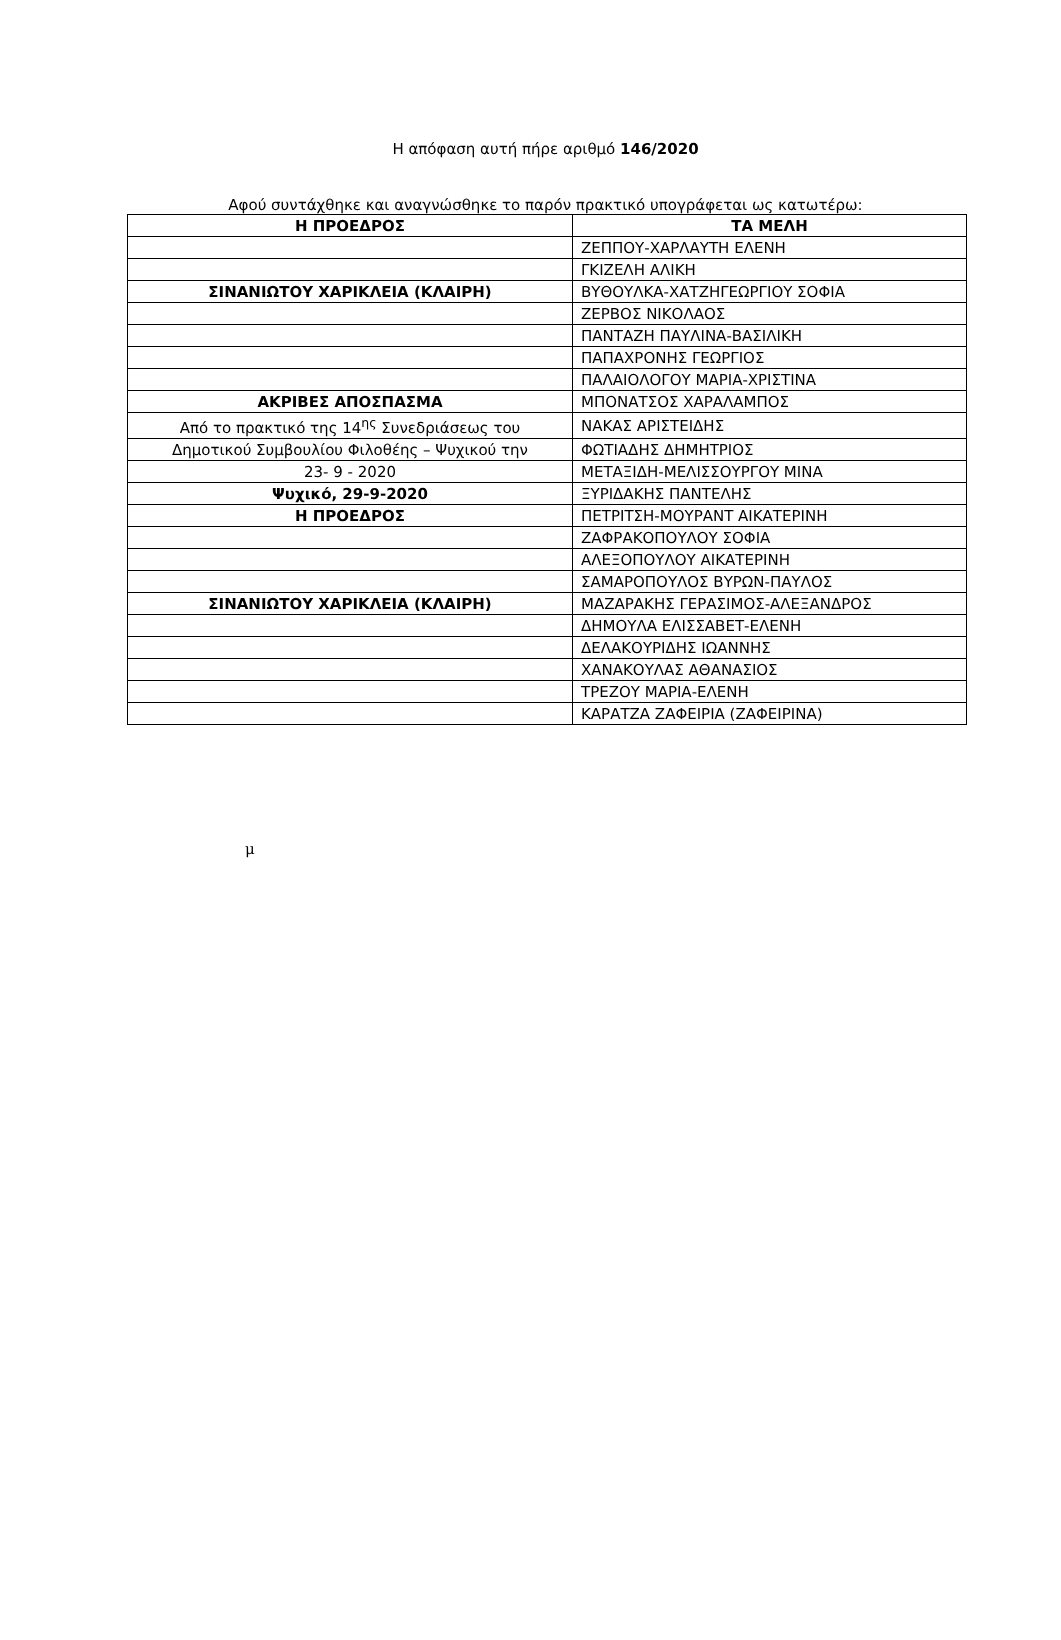Η απόφαση αυτή πήρε αριθμό 146/2020
Αφού συντάχθηκε και αναγνώσθηκε το παρόν πρακτικό υπογράφεται ως κατωτέρω:
| Η ΠΡΟΕΔΡΟΣ | ΤΑ ΜΕΛΗ |
| --- | --- |
| | ΖΕΠΠΟΥ-ΧΑΡΛΑΥΤΗ ΕΛΕΝΗ |
| | ΓΚΙΖΕΛΗ ΑΛΙΚΗ |
| ΣΙΝΑΝΙΩΤΟΥ ΧΑΡΙΚΛΕΙΑ (ΚΛΑΙΡΗ) | ΒΥΘΟΥΛΚΑ-ΧΑΤΖΗΓΕΩΡΓΙΟΥ ΣΟΦΙΑ |
| | ΖΕΡΒΟΣ ΝΙΚΟΛΑΟΣ |
| | ΠΑΝΤΑΖΗ ΠΑΥΛΙΝΑ-ΒΑΣΙΛΙΚΗ |
| | ΠΑΠΑΧΡΟΝΗΣ ΓΕΩΡΓΙΟΣ |
| | ΠΑΛΑΙΟΛΟΓΟΥ ΜΑΡΙΑ-ΧΡΙΣΤΙΝΑ |
| ΑΚΡΙΒΕΣ ΑΠΟΣΠΑΣΜΑ | ΜΠΟΝΑΤΣΟΣ ΧΑΡΑΛΑΜΠΟΣ |
| Από το πρακτικό της 14<sup>ης</sup> Συνεδριάσεως του | ΝΑΚΑΣ ΑΡΙΣΤΕΙΔΗΣ |
| Δημοτικού Συμβουλίου Φιλοθέης – Ψυχικού την | ΦΩΤΙΑΔΗΣ ΔΗΜΗΤΡΙΟΣ |
| 23- 9 - 2020 | ΜΕΤΑΞΙΔΗ-ΜΕΛΙΣΣΟΥΡΓΟΥ ΜΙΝΑ |
| Ψυχικό, 29-9-2020 | ΞΥΡΙΔΑΚΗΣ ΠΑΝΤΕΛΗΣ |
| Η ΠΡΟΕΔΡΟΣ | ΠΕΤΡΙΤΣΗ-ΜΟΥΡΑΝΤ ΑΙΚΑΤΕΡΙΝΗ |
| | ΖΑΦΡΑΚΟΠΟΥΛΟΥ ΣΟΦΙΑ |
| | ΑΛΕΞΟΠΟΥΛΟΥ ΑΙΚΑΤΕΡΙΝΗ |
| | ΣΑΜΑΡΟΠΟΥΛΟΣ ΒΥΡΩΝ-ΠΑΥΛΟΣ |
| ΣΙΝΑΝΙΩΤΟΥ ΧΑΡΙΚΛΕΙΑ (ΚΛΑΙΡΗ) | ΜΑΖΑΡΑΚΗΣ ΓΕΡΑΣΙΜΟΣ-ΑΛΕΞΑΝΔΡΟΣ |
| | ΔΗΜΟΥΛΑ ΕΛΙΣΣΑΒΕΤ-ΕΛΕΝΗ |
| | ΔΕΛΑΚΟΥΡΙΔΗΣ ΙΩΑΝΝΗΣ |
| | ΧΑΝΑΚΟΥΛΑΣ ΑΘΑΝΑΣΙΟΣ |
| | ΤΡΕΖΟΥ ΜΑΡΙΑ-ΕΛΕΝΗ |
| | ΚΑΡΑΤΖΑ ΖΑΦΕΙΡΙΑ (ΖΑΦΕΙΡΙΝΑ) |
μ